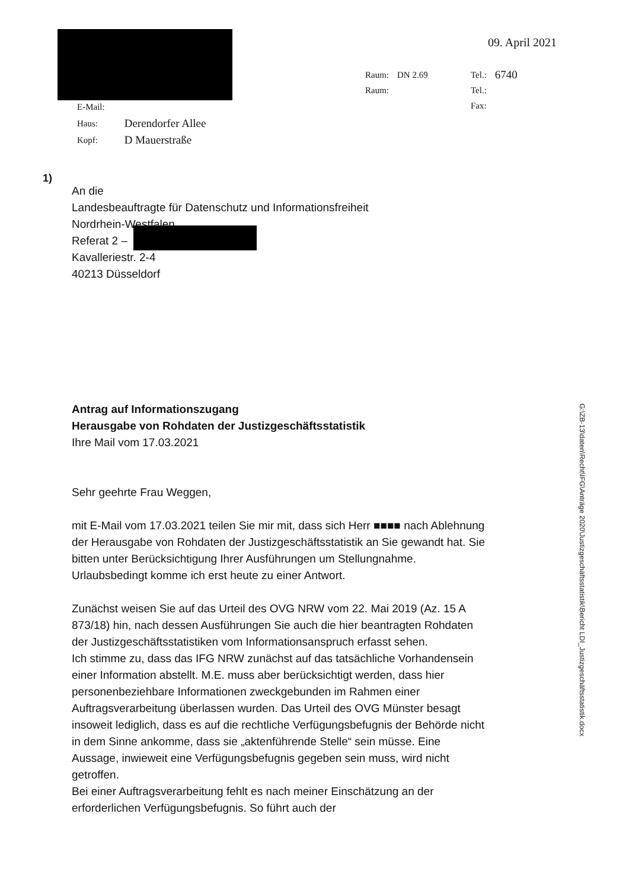09. April 2021
| Raum: | DN 2.69 | Tel.: | 6740 |
| Raum: | | Tel.: | |
| | | Fax: | |
| E-Mail: | |
| Haus: | Derendorfer Allee |
| Kopf: | D Mauerstraße |
1)
An die
Landesbeauftragte für Datenschutz und Informationsfreiheit
Nordrhein-Westfalen
Referat 2 –
Kavalleriestr. 2-4
40213 Düsseldorf
Antrag auf Informationszugang
Herausgabe von Rohdaten der Justizgeschäftsstatistik
Ihre Mail vom 17.03.2021
Sehr geehrte Frau Weggen,
mit E-Mail vom 17.03.2021 teilen Sie mir mit, dass sich Herr ■■■■ nach Ablehnung der Herausgabe von Rohdaten der Justizgeschäftsstatistik an Sie gewandt hat. Sie bitten unter Berücksichtigung Ihrer Ausführungen um Stellungnahme. Urlaubsbedingt komme ich erst heute zu einer Antwort.
Zunächst weisen Sie auf das Urteil des OVG NRW vom 22. Mai 2019 (Az. 15 A 873/18) hin, nach dessen Ausführungen Sie auch die hier beantragten Rohdaten der Justizgeschäftsstatistiken vom Informationsanspruch erfasst sehen.
Ich stimme zu, dass das IFG NRW zunächst auf das tatsächliche Vorhandensein einer Information abstellt. M.E. muss aber berücksichtigt werden, dass hier personenbeziehbare Informationen zweckgebunden im Rahmen einer Auftragsverarbeitung überlassen wurden. Das Urteil des OVG Münster besagt insoweit lediglich, dass es auf die rechtliche Verfügungsbefugnis der Behörde nicht in dem Sinne ankomme, dass sie „aktenführende Stelle“ sein müsse. Eine Aussage, inwieweit eine Verfügungsbefugnis gegeben sein muss, wird nicht getroffen.
Bei einer Auftragsverarbeitung fehlt es nach meiner Einschätzung an der erforderlichen Verfügungsbefugnis. So führt auch der
G:\ZB-13\daten\Recht\IFG\Anträge 2020\Justizgeschäftsstatistik\Bericht LDI_Justizgeschäftsstatistik.docx